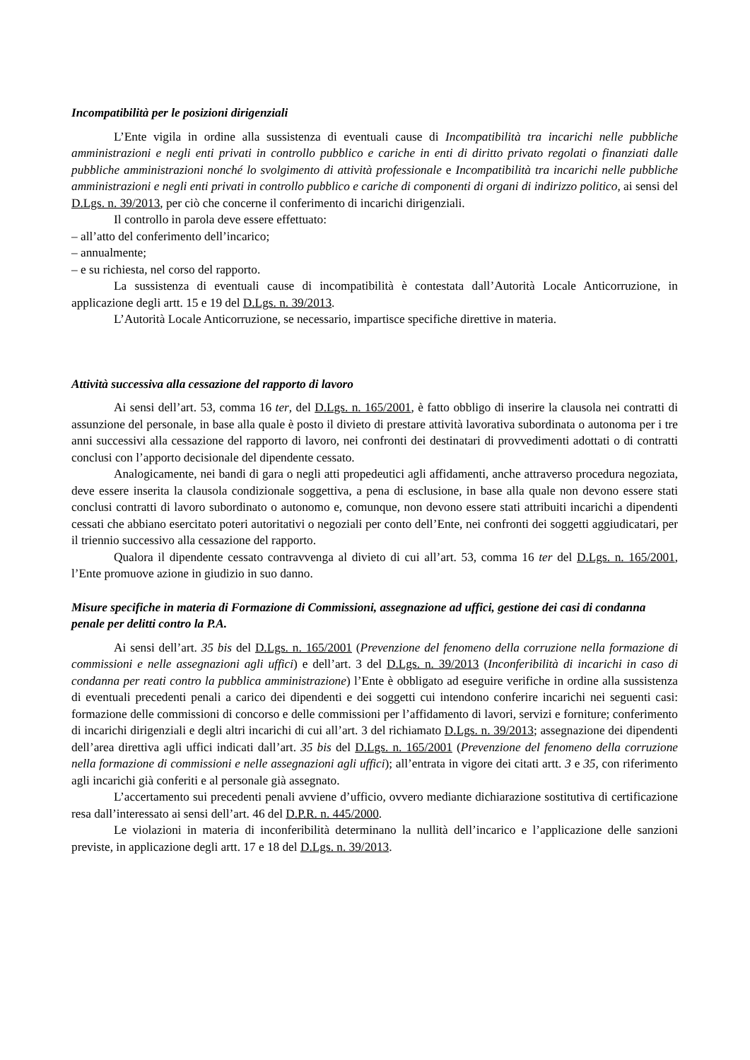Incompatibilità per le posizioni dirigenziali
L’Ente vigila in ordine alla sussistenza di eventuali cause di Incompatibilità tra incarichi nelle pubbliche amministrazioni e negli enti privati in controllo pubblico e cariche in enti di diritto privato regolati o finanziati dalle pubbliche amministrazioni nonché lo svolgimento di attività professionale e Incompatibilità tra incarichi nelle pubbliche amministrazioni e negli enti privati in controllo pubblico e cariche di componenti di organi di indirizzo politico, ai sensi del D.Lgs. n. 39/2013, per ciò che concerne il conferimento di incarichi dirigenziali.
Il controllo in parola deve essere effettuato:
– all’atto del conferimento dell’incarico;
– annualmente;
– e su richiesta, nel corso del rapporto.
La sussistenza di eventuali cause di incompatibilità è contestata dall’Autorità Locale Anticorruzione, in applicazione degli artt. 15 e 19 del D.Lgs. n. 39/2013.
L’Autorità Locale Anticorruzione, se necessario, impartisce specifiche direttive in materia.
Attività successiva alla cessazione del rapporto di lavoro
Ai sensi dell’art. 53, comma 16 ter, del D.Lgs. n. 165/2001, è fatto obbligo di inserire la clausola nei contratti di assunzione del personale, in base alla quale è posto il divieto di prestare attività lavorativa subordinata o autonoma per i tre anni successivi alla cessazione del rapporto di lavoro, nei confronti dei destinatari di provvedimenti adottati o di contratti conclusi con l’apporto decisionale del dipendente cessato.
Analogicamente, nei bandi di gara o negli atti propedeutici agli affidamenti, anche attraverso procedura negoziata, deve essere inserita la clausola condizionale soggettiva, a pena di esclusione, in base alla quale non devono essere stati conclusi contratti di lavoro subordinato o autonomo e, comunque, non devono essere stati attribuiti incarichi a dipendenti cessati che abbiano esercitato poteri autoritativi o negoziali per conto dell’Ente, nei confronti dei soggetti aggiudicatari, per il triennio successivo alla cessazione del rapporto.
Qualora il dipendente cessato contravvenga al divieto di cui all’art. 53, comma 16 ter del D.Lgs. n. 165/2001, l’Ente promuove azione in giudizio in suo danno.
Misure specifiche in materia di Formazione di Commissioni, assegnazione ad uffici, gestione dei casi di condanna penale per delitti contro la P.A.
Ai sensi dell’art. 35 bis del D.Lgs. n. 165/2001 (Prevenzione del fenomeno della corruzione nella formazione di commissioni e nelle assegnazioni agli uffici) e dell’art. 3 del D.Lgs. n. 39/2013 (Inconferibilità di incarichi in caso di condanna per reati contro la pubblica amministrazione) l’Ente è obbligato ad eseguire verifiche in ordine alla sussistenza di eventuali precedenti penali a carico dei dipendenti e dei soggetti cui intendono conferire incarichi nei seguenti casi: formazione delle commissioni di concorso e delle commissioni per l’affidamento di lavori, servizi e forniture; conferimento di incarichi dirigenziali e degli altri incarichi di cui all’art. 3 del richiamato D.Lgs. n. 39/2013; assegnazione dei dipendenti dell’area direttiva agli uffici indicati dall’art. 35 bis del D.Lgs. n. 165/2001 (Prevenzione del fenomeno della corruzione nella formazione di commissioni e nelle assegnazioni agli uffici); all’entrata in vigore dei citati artt. 3 e 35, con riferimento agli incarichi già conferiti e al personale già assegnato.
L’accertamento sui precedenti penali avviene d’ufficio, ovvero mediante dichiarazione sostitutiva di certificazione resa dall’interessato ai sensi dell’art. 46 del D.P.R. n. 445/2000.
Le violazioni in materia di inconferibilità determinano la nullità dell’incarico e l’applicazione delle sanzioni previste, in applicazione degli artt. 17 e 18 del D.Lgs. n. 39/2013.